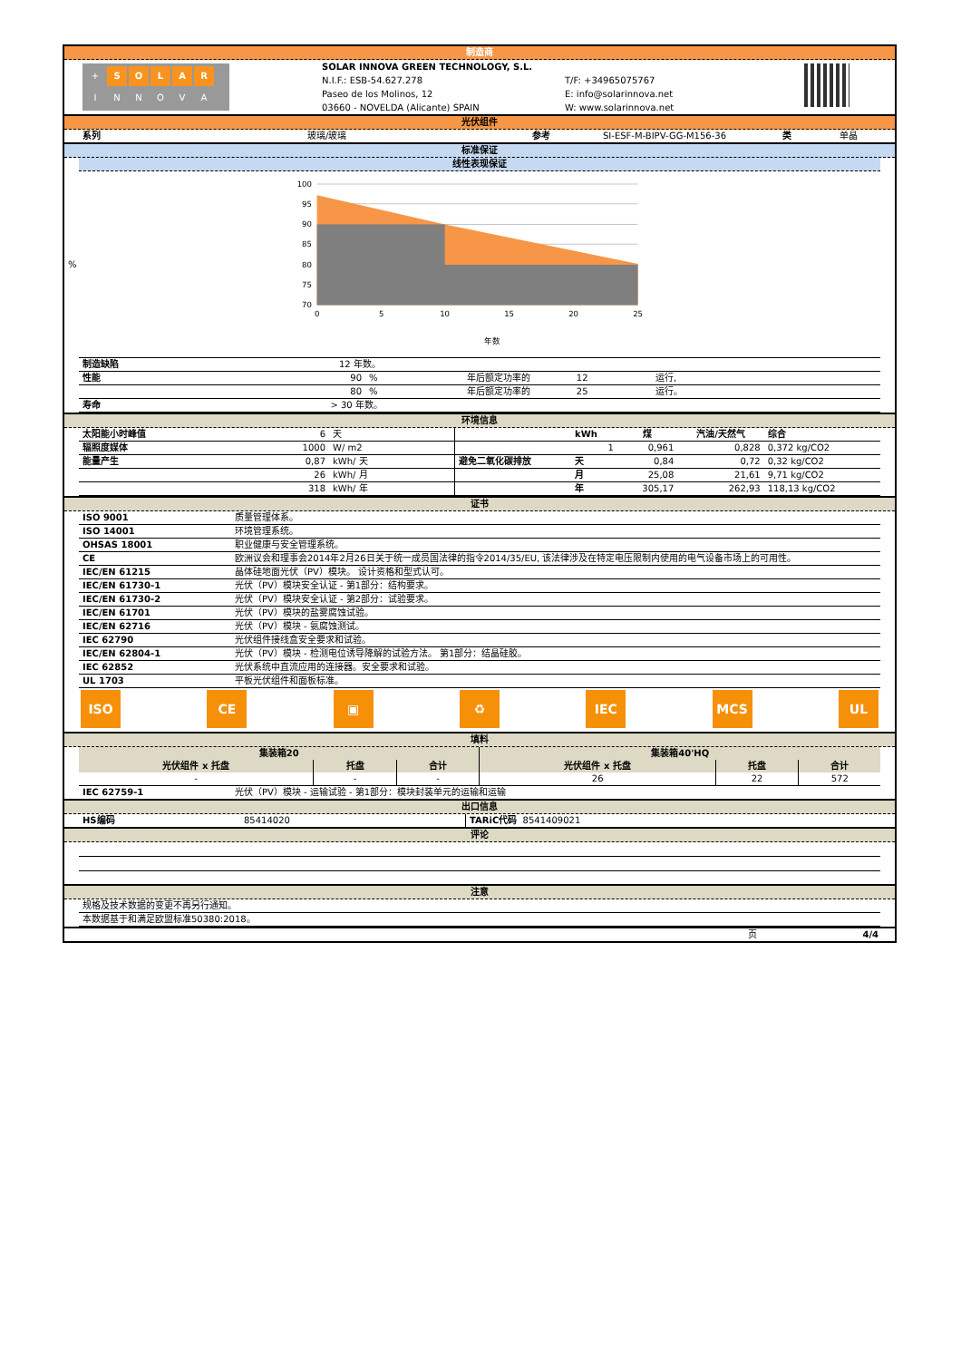制造商
| + S O L A R I N N O V A | SOLAR INNOVA GREEN TECHNOLOGY, S.L. N.I.F.: ESB-54.627.278 Paseo de los Molinos, 12 03660 - NOVELDA (Alicante) SPAIN | T/F: +34965075767 E: info@solarinnova.net W: www.solarinnova.net | |
光伏组件
| 系列 | 玻璃/玻璃 | 参考 | SI-ESF-M-BIPV-GG-M156-36 | 类 | 单晶 |
标准保证
线性表现保证
%
100
95
90
85
80
75
70
0
5
10
15
20
25
年数
| 制造缺陷 | 12 年数。 | | | |
| 性能 | 90 | % | 年后额定功率的 12 | 运行, |
| | 80 | % | 年后额定功率的 25 | 运行。 |
| 寿命 | > 30 年数。 | | | |
环境信息
| 太阳能小时峰值 | 6 | 天 | | kWh | 煤 | 汽油/天然气 | 综合 |
| 辐照度媒体 | 1000 | W/ m2 | | 1 | 0,961 | 0,828 | 0,372 kg/CO2 |
| 能量产生 | 0,87 | kWh/ 天 | 避免二氧化碳排放 | 天 | 0,84 | 0,72 | 0,32 kg/CO2 |
| | 26 | kWh/ 月 | | 月 | 25,08 | 21,61 | 9,71 kg/CO2 |
| | 318 | kWh/ 年 | | 年 | 305,17 | 262,93 | 118,13 kg/CO2 |
证书
| ISO 9001 | 质量管理体系。 |
| ISO 14001 | 环境管理系统。 |
| OHSAS 18001 | 职业健康与安全管理系统。 |
| CE | 欧洲议会和理事会2014年2月26日关于统一成员国法律的指令2014/35/EU, 该法律涉及在特定电压限制内使用的电气设备市场上的可用性。 |
| IEC/EN 61215 | 晶体硅地面光伏（PV）模块。 设计资格和型式认可。 |
| IEC/EN 61730-1 | 光伏（PV）模块安全认证 - 第1部分：结构要求。 |
| IEC/EN 61730-2 | 光伏（PV）模块安全认证 - 第2部分：试验要求。 |
| IEC/EN 61701 | 光伏（PV）模块的盐雾腐蚀试验。 |
| IEC/EN 62716 | 光伏（PV）模块 - 氨腐蚀测试。 |
| IEC 62790 | 光伏组件接线盒安全要求和试验。 |
| IEC/EN 62804-1 | 光伏（PV）模块 - 检测电位诱导降解的试验方法。 第1部分：结晶硅胶。 |
| IEC 62852 | 光伏系统中直流应用的连接器。安全要求和试验。 |
| UL 1703 | 平板光伏组件和面板标准。 |
ISO CE ▣ ♻ IEC MCS UL
填料
| 集装箱20 | | | 集装箱40'HQ | | |
| --- | --- | --- | --- | --- | --- |
| 光伏组件 x 托盘 | 托盘 | 合计 | 光伏组件 x 托盘 | 托盘 | 合计 |
| - | - | - | 26 | 22 | 572 |
| IEC 62759-1 | 光伏（PV）模块 - 运输试验 - 第1部分：模块封装单元的运输和运输 |
出口信息
| HS编码 | 85414020 | TARiC代码 8541409021 |
评论
注意
| 规格及技术数据的变更不再另行通知。 |
| 本数据基于和满足欧盟标准50380:2018。 |
| 页 | 4/4 |